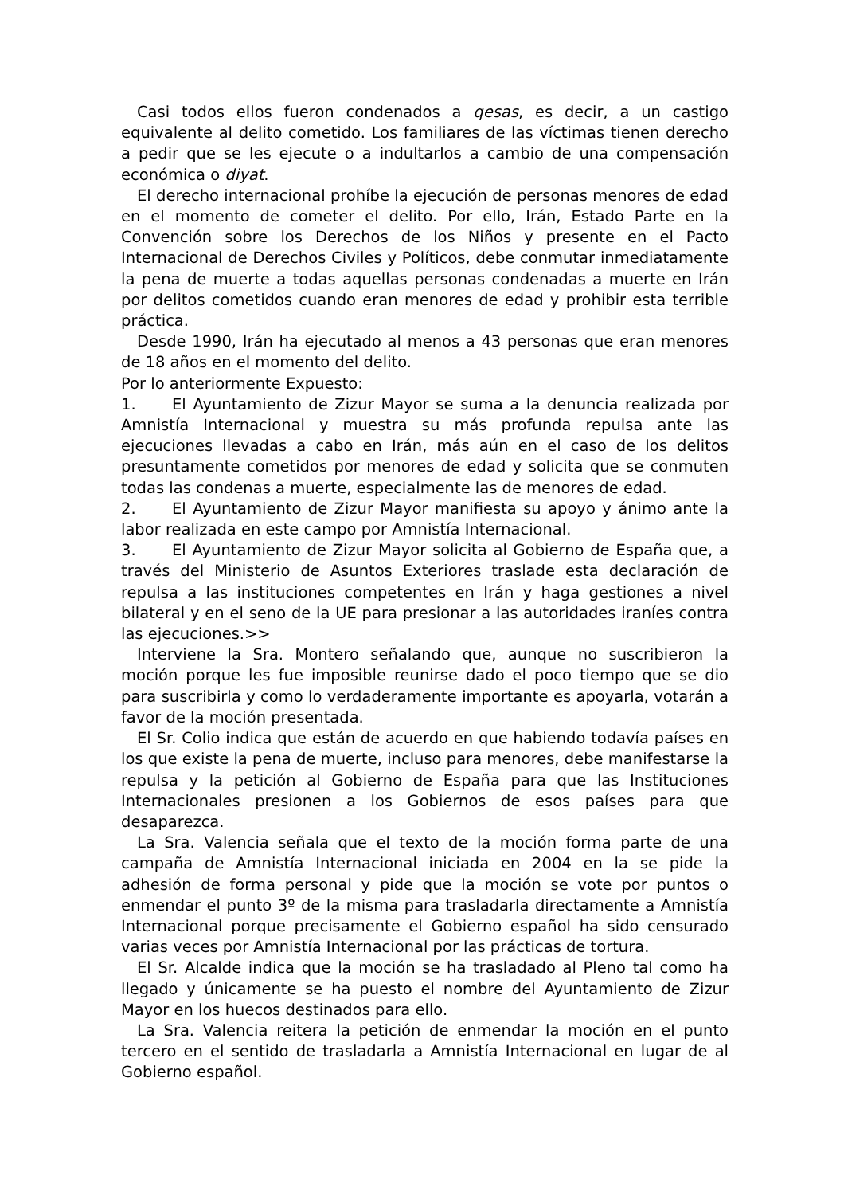Casi todos ellos fueron condenados a qesas, es decir, a un castigo equivalente al delito cometido. Los familiares de las víctimas tienen derecho a pedir que se les ejecute o a indultarlos a cambio de una compensación económica o diyat.
El derecho internacional prohíbe la ejecución de personas menores de edad en el momento de cometer el delito. Por ello, Irán, Estado Parte en la Convención sobre los Derechos de los Niños y presente en el Pacto Internacional de Derechos Civiles y Políticos, debe conmutar inmediatamente la pena de muerte a todas aquellas personas condenadas a muerte en Irán por delitos cometidos cuando eran menores de edad y prohibir esta terrible práctica.
Desde 1990, Irán ha ejecutado al menos a 43 personas que eran menores de 18 años en el momento del delito.
Por lo anteriormente Expuesto:
1. El Ayuntamiento de Zizur Mayor se suma a la denuncia realizada por Amnistía Internacional y muestra su más profunda repulsa ante las ejecuciones llevadas a cabo en Irán, más aún en el caso de los delitos presuntamente cometidos por menores de edad y solicita que se conmuten todas las condenas a muerte, especialmente las de menores de edad.
2. El Ayuntamiento de Zizur Mayor manifiesta su apoyo y ánimo ante la labor realizada en este campo por Amnistía Internacional.
3. El Ayuntamiento de Zizur Mayor solicita al Gobierno de España que, a través del Ministerio de Asuntos Exteriores traslade esta declaración de repulsa a las instituciones competentes en Irán y haga gestiones a nivel bilateral y en el seno de la UE para presionar a las autoridades iraníes contra las ejecuciones.>>
Interviene la Sra. Montero señalando que, aunque no suscribieron la moción porque les fue imposible reunirse dado el poco tiempo que se dio para suscribirla y como lo verdaderamente importante es apoyarla, votarán a favor de la moción presentada.
El Sr. Colio indica que están de acuerdo en que habiendo todavía países en los que existe la pena de muerte, incluso para menores, debe manifestarse la repulsa y la petición al Gobierno de España para que las Instituciones Internacionales presionen a los Gobiernos de esos países para que desaparezca.
La Sra. Valencia señala que el texto de la moción forma parte de una campaña de Amnistía Internacional iniciada en 2004 en la se pide la adhesión de forma personal y pide que la moción se vote por puntos o enmendar el punto 3º de la misma para trasladarla directamente a Amnistía Internacional porque precisamente el Gobierno español ha sido censurado varias veces por Amnistía Internacional por las prácticas de tortura.
El Sr. Alcalde indica que la moción se ha trasladado al Pleno tal como ha llegado y únicamente se ha puesto el nombre del Ayuntamiento de Zizur Mayor en los huecos destinados para ello.
La Sra. Valencia reitera la petición de enmendar la moción en el punto tercero en el sentido de trasladarla a Amnistía Internacional en lugar de al Gobierno español.